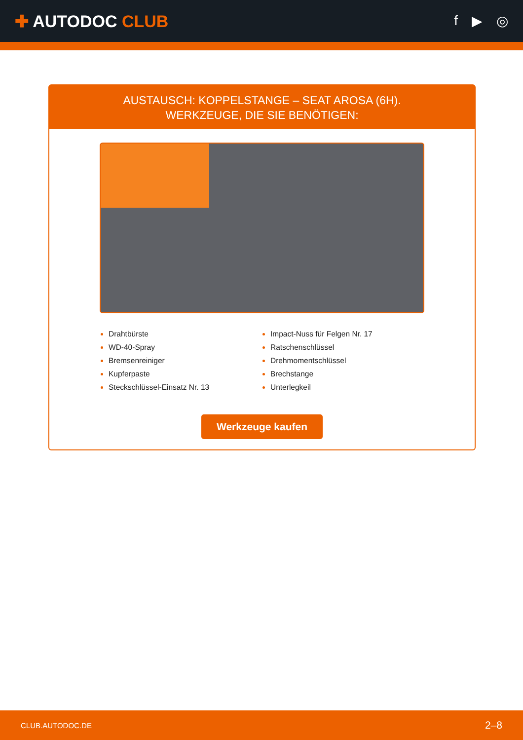✚ AUTODOC CLUB
f ▶ ◎
AUSTAUSCH: KOPPELSTANGE – SEAT AROSA (6H).
WERKZEUGE, DIE SIE BENÖTIGEN:
Drahtbürste
WD-40-Spray
Bremsenreiniger
Kupferpaste
Steckschlüssel-Einsatz Nr. 13
Impact-Nuss für Felgen Nr. 17
Ratschenschlüssel
Drehmomentschlüssel
Brechstange
Unterlegkeil
Werkzeuge kaufen
CLUB.AUTODOC.DE 2–8